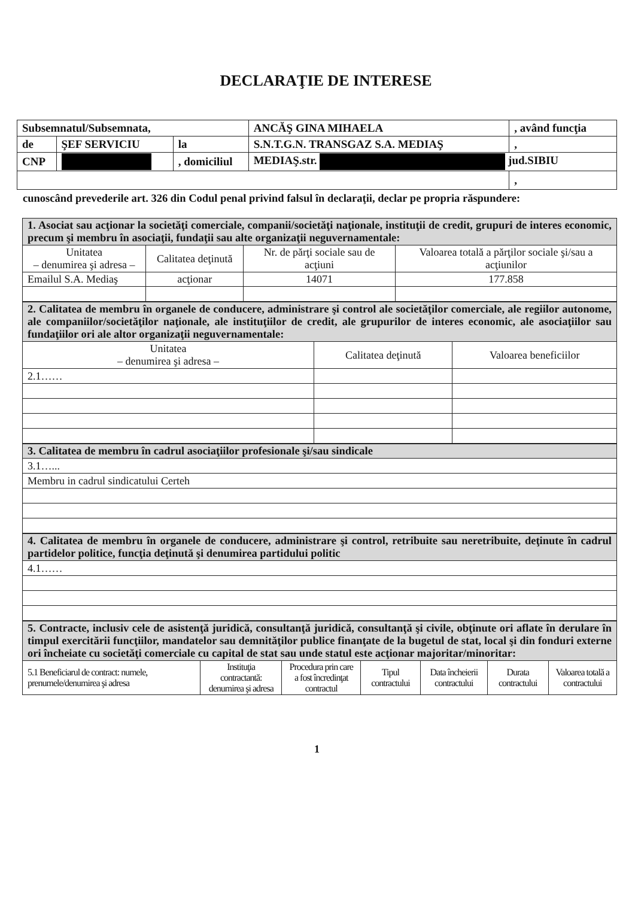DECLARAŢIE DE INTERESE
| Subsemnatul/Subsemnata, | | | ANCĂŞ GINA MIHAELA | , având funcţia | |
| de | ŞEF SERVICIU | la | S.N.T.G.N. TRANSGAZ S.A. MEDIAŞ | | , |
| CNP | | , domiciliul | MEDIAŞ.str. jud.SIBIU | | |
| | | | | | , |
cunoscând prevederile art. 326 din Codul penal privind falsul în declaraţii, declar pe propria răspundere:
| 1. Asociat sau acţionar la societăţi comerciale, companii/societăţi naţionale, instituţii de credit, grupuri de interes economic, precum şi membru în asociaţii, fundaţii sau alte organizaţii neguvernamentale: | | | |
| Unitatea – denumirea şi adresa – | Calitatea deţinută | Nr. de părţi sociale sau de acţiuni | Valoarea totală a părţilor sociale şi/sau a acţiunilor |
| Emailul S.A. Mediaş | acţionar | 14071 | 177.858 |
| 2. Calitatea de membru în organele de conducere, administrare şi control ale societăţilor comerciale, ale regiilor autonome, ale companiilor/societăţilor naţionale, ale instituţiilor de credit, ale grupurilor de interes economic, ale asociaţiilor sau fundaţiilor ori ale altor organizaţii neguvernamentale: | | |
| Unitatea – denumirea şi adresa – | Calitatea deţinută | Valoarea beneficiilor |
| 2.1…… | | |
| 3. Calitatea de membru în cadrul asociaţiilor profesionale şi/sau sindicale |
| 3.1…... |
| Membru in cadrul sindicatului Certeh |
| 4. Calitatea de membru în organele de conducere, administrare şi control, retribuite sau neretribuite, deţinute în cadrul partidelor politice, funcţia deţinută şi denumirea partidului politic |
| 4.1…… |
| 5. Contracte, inclusiv cele de asistenţă juridică, consultanţă juridică, consultanţă şi civile, obţinute ori aflate în derulare în timpul exercitării funcţiilor, mandatelor sau demnităţilor publice finanţate de la bugetul de stat, local şi din fonduri externe ori încheiate cu societăţi comerciale cu capital de stat sau unde statul este acţionar majoritar/minoritar: | | | | | | |
| 5.1 Beneficiarul de contract: numele, prenumele/denumirea şi adresa | Instituţia contractantă: denumirea şi adresa | Procedura prin care a fost încredinţat contractul | Tipul contractului | Data încheierii contractului | Durata contractului | Valoarea totală a contractului |
1